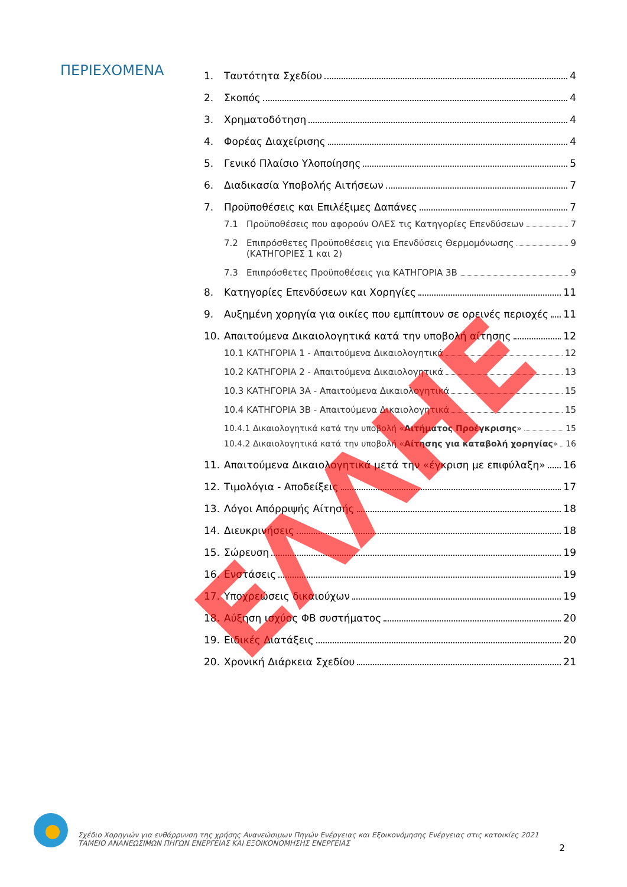ΠΕΡΙΕΧΟΜΕΝΑ
1. Ταυτότητα Σχεδίου 4
2. Σκοπός 4
3. Χρηματοδότηση 4
4. Φορέας Διαχείρισης 4
5. Γενικό Πλαίσιο Υλοποίησης 5
6. Διαδικασία Υποβολής Αιτήσεων 7
7. Προϋποθέσεις και Επιλέξιμες Δαπάνες 7
7.1 Προϋποθέσεις που αφορούν ΟΛΕΣ τις Κατηγορίες Επενδύσεων 7
7.2 Επιπρόσθετες Προϋποθέσεις για Επενδύσεις Θερμομόνωσης
(ΚΑΤΗΓΟΡΙΕΣ 1 και 2) 9
7.3 Επιπρόσθετες Προϋποθέσεις για ΚΑΤΗΓΟΡΙΑ 3Β 9
8. Κατηγορίες Επενδύσεων και Χορηγίες 11
9. Αυξημένη χορηγία για οικίες που εμπίπτουν σε ορεινές περιοχές 11
10. Απαιτούμενα Δικαιολογητικά κατά την υποβολή αίτησης 12
10.1 ΚΑΤΗΓΟΡΙΑ 1 - Απαιτούμενα Δικαιολογητικά 12
10.2 ΚΑΤΗΓΟΡΙΑ 2 - Απαιτούμενα Δικαιολογητικά 13
10.3 ΚΑΤΗΓΟΡΙΑ 3Α - Απαιτούμενα Δικαιολογητικά 15
10.4 ΚΑΤΗΓΟΡΙΑ 3Β - Απαιτούμενα Δικαιολογητικά 15
10.4.1 Δικαιολογητικά κατά την υποβολή «Αιτήματος Προέγκρισης» 15
10.4.2 Δικαιολογητικά κατά την υποβολή «Αίτησης για καταβολή χορηγίας» 16
11. Απαιτούμενα Δικαιολογητικά μετά την «έγκριση με επιφύλαξη» 16
12. Τιμολόγια - Αποδείξεις 17
13. Λόγοι Απόρριψής Αίτησής 18
14. Διευκρινήσεις 18
15. Σώρευση 19
16. Ενστάσεις 19
17. Υποχρεώσεις δικαιούχων 19
18. Αύξηση ισχύος ΦΒ συστήματος 20
19. Ειδικές Διατάξεις 20
20. Χρονική Διάρκεια Σχεδίου 21
Σχέδιο Χορηγιών για ενθάρρυνση της χρήσης Ανανεώσιμων Πηγών Ενέργειας και Εξοικονόμησης Ενέργειας στις κατοικίες 2021
ΤΑΜΕΙΟ ΑΝΑΝΕΩΣΙΜΩΝ ΠΗΓΩΝ ΕΝΕΡΓΕΙΑΣ ΚΑΙ ΕΞΟΙΚΟΝΟΜΗΣΗΣ ΕΝΕΡΓΕΙΑΣ
2
ΕΛΛΗΕ